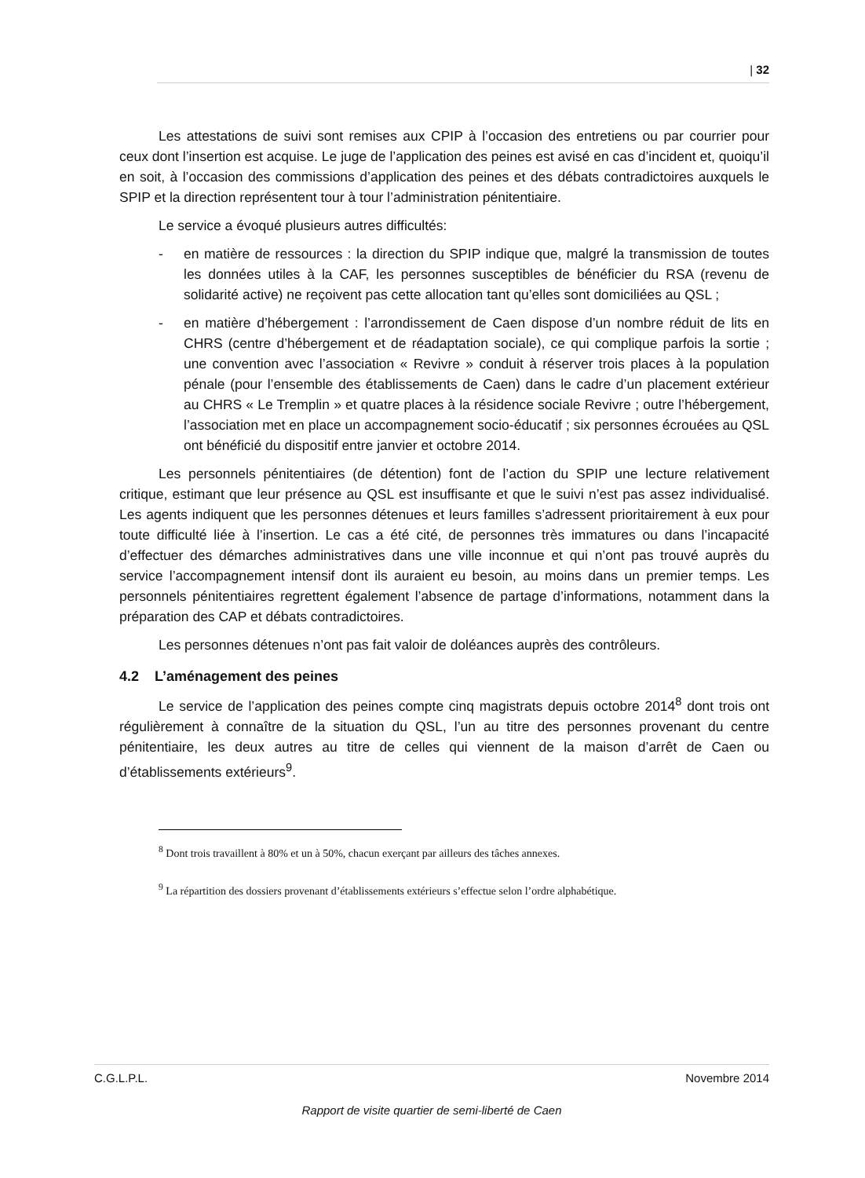| 32
Les attestations de suivi sont remises aux CPIP à l’occasion des entretiens ou par courrier pour ceux dont l’insertion est acquise. Le juge de l’application des peines est avisé en cas d’incident et, quoiqu’il en soit, à l’occasion des commissions d’application des peines et des débats contradictoires auxquels le SPIP et la direction représentent tour à tour l’administration pénitentiaire.
Le service a évoqué plusieurs autres difficultés:
- en matière de ressources : la direction du SPIP indique que, malgré la transmission de toutes les données utiles à la CAF, les personnes susceptibles de bénéficier du RSA (revenu de solidarité active) ne reçoivent pas cette allocation tant qu’elles sont domiciliées au QSL ;
- en matière d’hébergement : l’arrondissement de Caen dispose d’un nombre réduit de lits en CHRS (centre d’hébergement et de réadaptation sociale), ce qui complique parfois la sortie ; une convention avec l’association « Revivre » conduit à réserver trois places à la population pénale (pour l’ensemble des établissements de Caen) dans le cadre d’un placement extérieur au CHRS « Le Tremplin » et quatre places à la résidence sociale Revivre ; outre l’hébergement, l’association met en place un accompagnement socio-éducatif ; six personnes écrouées au QSL ont bénéficié du dispositif entre janvier et octobre 2014.
Les personnels pénitentiaires (de détention) font de l’action du SPIP une lecture relativement critique, estimant que leur présence au QSL est insuffisante et que le suivi n’est pas assez individualisé. Les agents indiquent que les personnes détenues et leurs familles s’adressent prioritairement à eux pour toute difficulté liée à l’insertion. Le cas a été cité, de personnes très immatures ou dans l’incapacité d’effectuer des démarches administratives dans une ville inconnue et qui n’ont pas trouvé auprès du service l’accompagnement intensif dont ils auraient eu besoin, au moins dans un premier temps. Les personnels pénitentiaires regrettent également l’absence de partage d’informations, notamment dans la préparation des CAP et débats contradictoires.
Les personnes détenues n’ont pas fait valoir de doléances auprès des contrôleurs.
4.2 L’aménagement des peines
Le service de l’application des peines compte cinq magistrats depuis octobre 2014<sup>8</sup> dont trois ont régulièrement à connaître de la situation du QSL, l’un au titre des personnes provenant du centre pénitentiaire, les deux autres au titre de celles qui viennent de la maison d’arrêt de Caen ou d’établissements extérieurs<sup>9</sup>.
<sup>8</sup> Dont trois travaillent à 80% et un à 50%, chacun exerçant par ailleurs des tâches annexes.
<sup>9</sup> La répartition des dossiers provenant d’établissements extérieurs s’effectue selon l’ordre alphabétique.
C.G.L.P.L. Novembre 2014
Rapport de visite quartier de semi-liberté de Caen